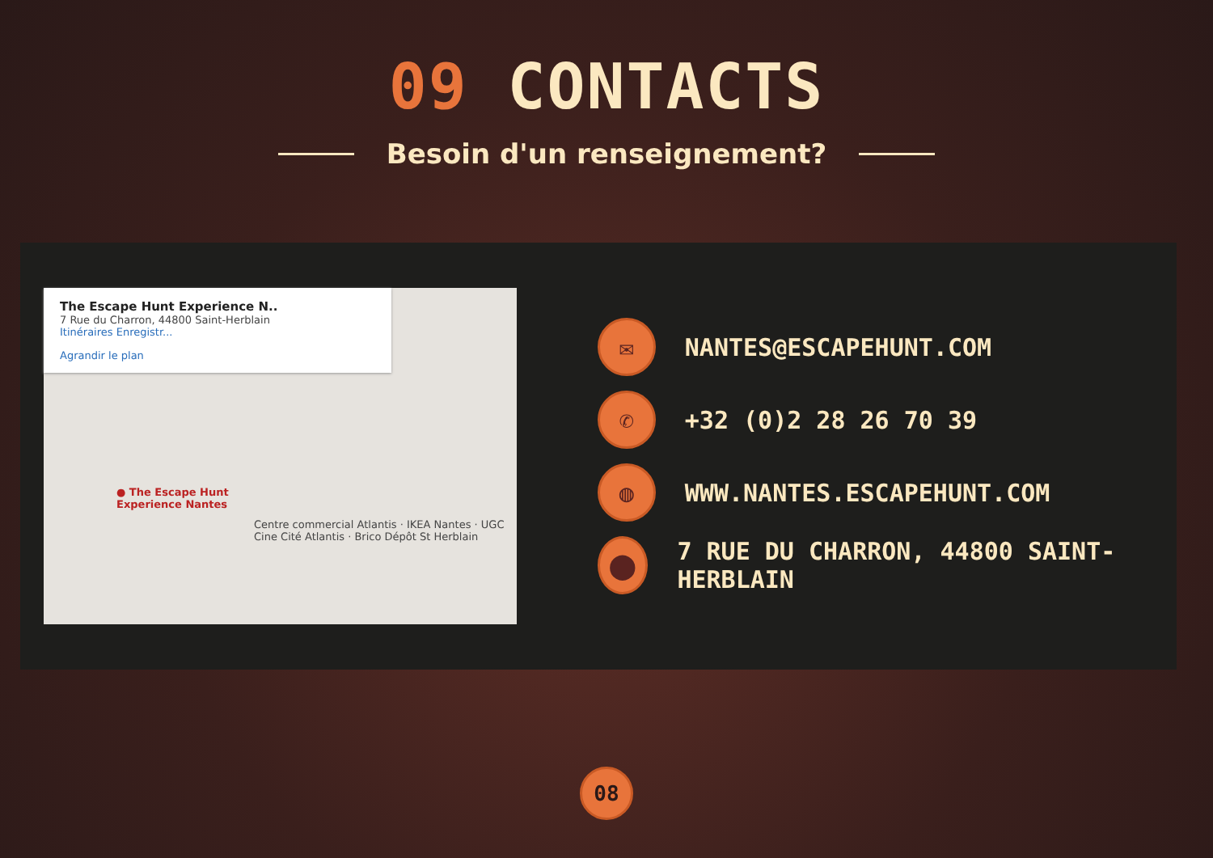09 CONTACTS
Besoin d'un renseignement?
The Escape Hunt Experience N..
7 Rue du Charron, 44800 Saint-Herblain
Itinéraires Enregistr...
Agrandir le plan
● The Escape Hunt
Experience Nantes
Centre commercial Atlantis · IKEA Nantes · UGC Cine Cité Atlantis · Brico Dépôt St Herblain
✉
NANTES@ESCAPEHUNT.COM
✆
+32 (0)2 28 26 70 39
◍
WWW.NANTES.ESCAPEHUNT.COM
⬤
7 RUE DU CHARRON, 44800 SAINT-HERBLAIN
08